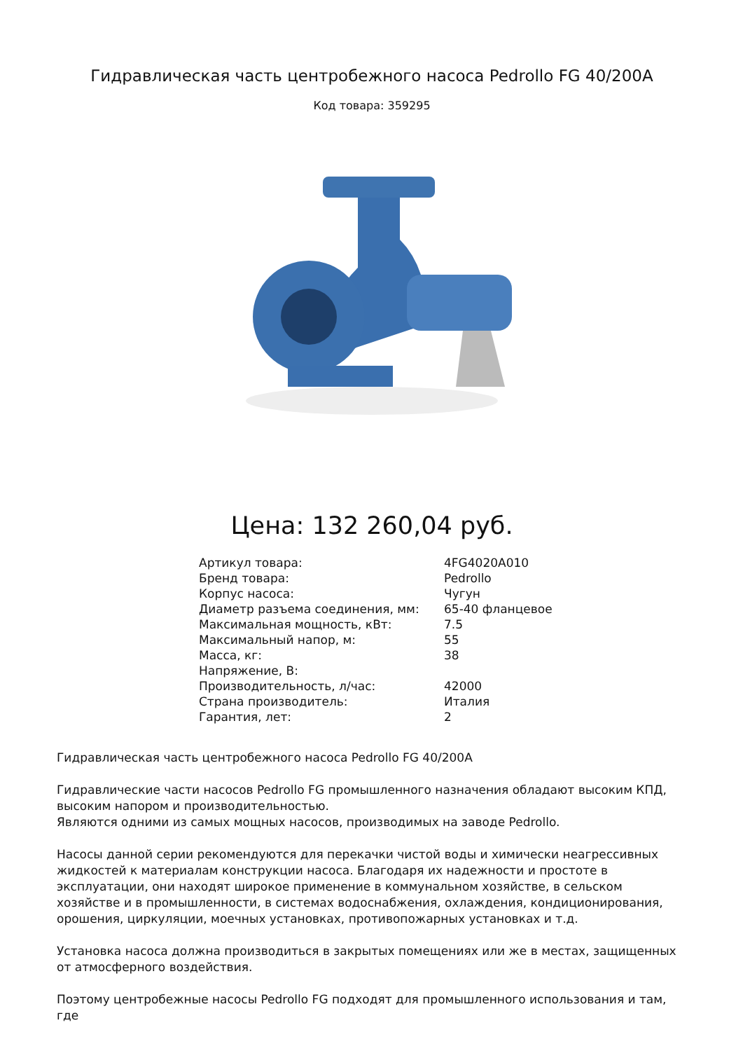Гидравлическая часть центробежного насоса Pedrollo FG 40/200A
Код товара: 359295
Цена: 132 260,04 руб.
| Артикул товара: | 4FG4020A010 |
| Бренд товара: | Pedrollo |
| Корпус насоса: | Чугун |
| Диаметр разъема соединения, мм: | 65-40 фланцевое |
| Максимальная мощность, кВт: | 7.5 |
| Максимальный напор, м: | 55 |
| Масса, кг: | 38 |
| Напряжение, В: | |
| Производительность, л/час: | 42000 |
| Страна производитель: | Италия |
| Гарантия, лет: | 2 |
Гидравлическая часть центробежного насоса Pedrollo FG 40/200A
Гидравлические части насосов Pedrollo FG промышленного назначения обладают высоким КПД, высоким напором и производительностью.
Являются одними из самых мощных насосов, производимых на заводе Pedrollo.
Насосы данной серии рекомендуются для перекачки чистой воды и химически неагрессивных жидкостей к материалам конструкции насоса. Благодаря их надежности и простоте в эксплуатации, они находят широкое применение в коммунальном хозяйстве, в сельском хозяйстве и в промышленности, в системах водоснабжения, охлаждения, кондиционирования, орошения, циркуляции, моечных установках, противопожарных установках и т.д.
Установка насоса должна производиться в закрытых помещениях или же в местах, защищенных от атмосферного воздействия.
Поэтому центробежные насосы Pedrollo FG подходят для промышленного использования и там, где